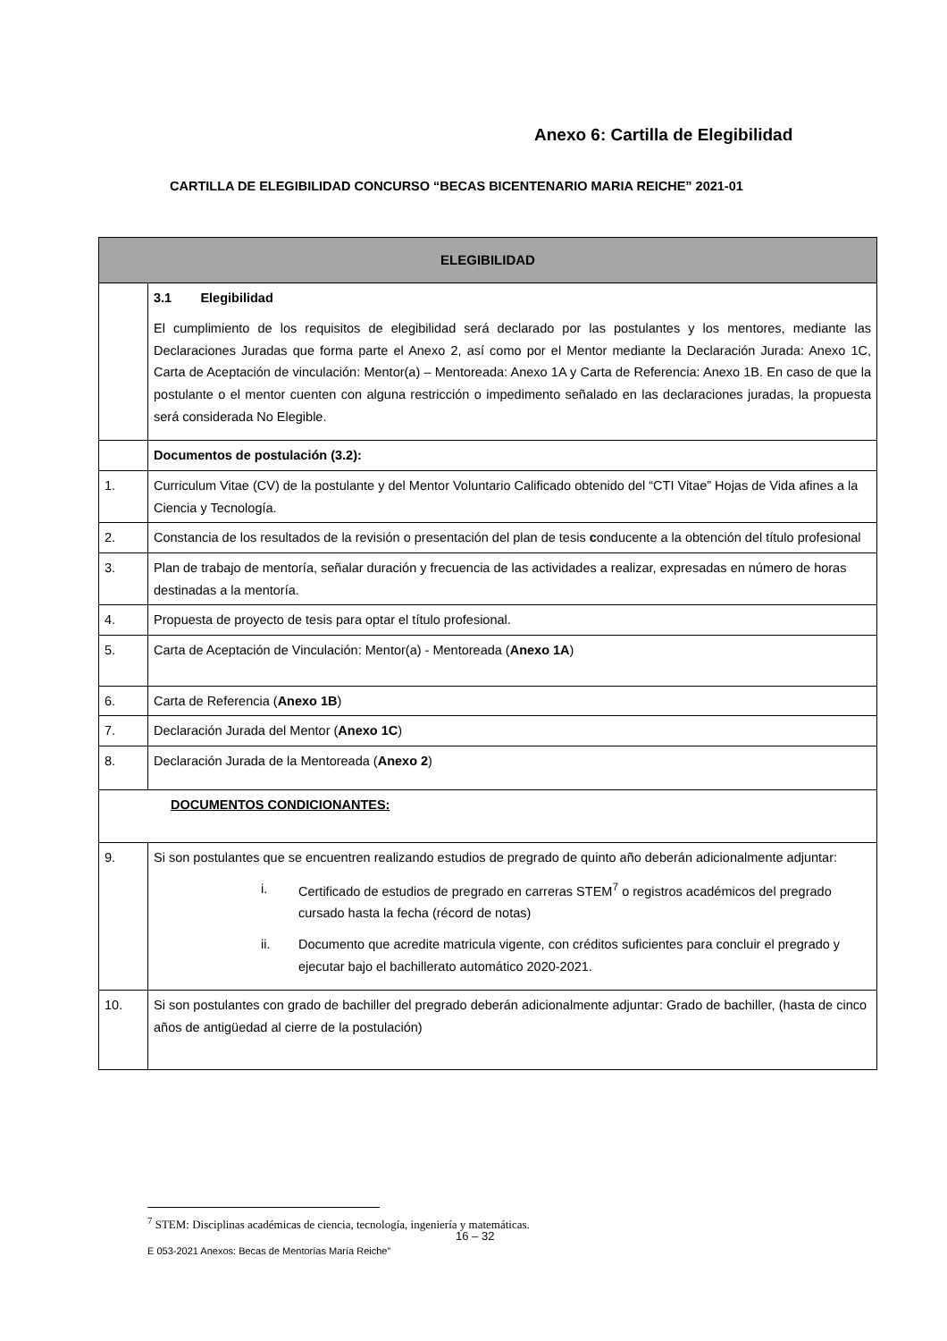Anexo 6: Cartilla de Elegibilidad
CARTILLA DE ELEGIBILIDAD CONCURSO “BECAS BICENTENARIO MARIA REICHE” 2021-01
| ELEGIBILIDAD | |
| --- | --- |
| | 3.1 Elegibilidad El cumplimiento de los requisitos de elegibilidad será declarado por las postulantes y los mentores, mediante las Declaraciones Juradas que forma parte el Anexo 2, así como por el Mentor mediante la Declaración Jurada: Anexo 1C, Carta de Aceptación de vinculación: Mentor(a) – Mentoreada: Anexo 1A y Carta de Referencia: Anexo 1B. En caso de que la postulante o el mentor cuenten con alguna restricción o impedimento señalado en las declaraciones juradas, la propuesta será considerada No Elegible. |
| | Documentos de postulación (3.2): |
| 1. | Curriculum Vitae (CV) de la postulante y del Mentor Voluntario Calificado obtenido del “CTI Vitae” Hojas de Vida afines a la Ciencia y Tecnología. |
| 2. | Constancia de los resultados de la revisión o presentación del plan de tesis c onducente a la obtención del título profesional |
| 3. | Plan de trabajo de mentoría, señalar duración y frecuencia de las actividades a realizar, expresadas en número de horas destinadas a la mentoría. |
| 4. | Propuesta de proyecto de tesis para optar el título profesional. |
| 5. | Carta de Aceptación de Vinculación: Mentor(a) - Mentoreada ( Anexo 1A ) |
| 6. | Carta de Referencia ( Anexo 1B ) |
| 7. | Declaración Jurada del Mentor ( Anexo 1C ) |
| 8. | Declaración Jurada de la Mentoreada ( Anexo 2 ) |
| DOCUMENTOS CONDICIONANTES: | |
| 9. | Si son postulantes que se encuentren realizando estudios de pregrado de quinto año deberán adicionalmente adjuntar: i. Certificado de estudios de pregrado en carreras STEM<sup>7</sup> o registros académicos del pregrado cursado hasta la fecha (récord de notas) ii. Documento que acredite matricula vigente, con créditos suficientes para concluir el pregrado y ejecutar bajo el bachillerato automático 2020-2021. |
| 10. | Si son postulantes con grado de bachiller del pregrado deberán adicionalmente adjuntar: Grado de bachiller, (hasta de cinco años de antigüedad al cierre de la postulación) |
<sup>7</sup> STEM: Disciplinas académicas de ciencia, tecnología, ingeniería y matemáticas.
16 – 32
E 053-2021 Anexos: Becas de Mentorías María Reiche”